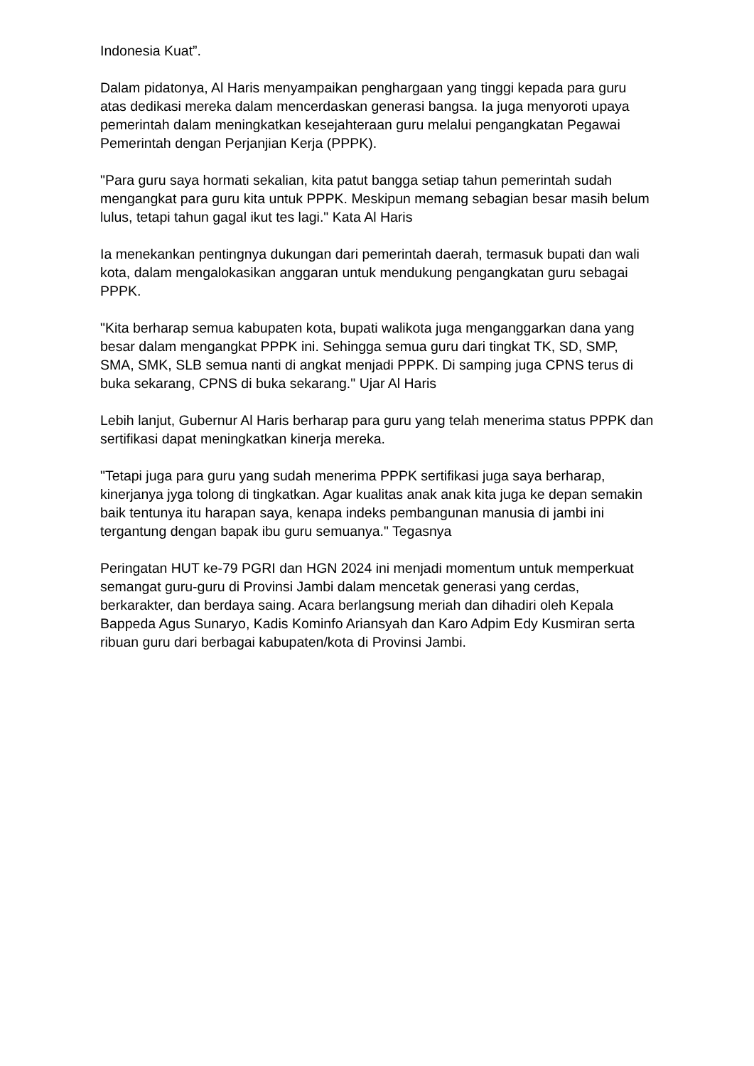Indonesia Kuat”.
Dalam pidatonya, Al Haris menyampaikan penghargaan yang tinggi kepada para guru atas dedikasi mereka dalam mencerdaskan generasi bangsa. Ia juga menyoroti upaya pemerintah dalam meningkatkan kesejahteraan guru melalui pengangkatan Pegawai Pemerintah dengan Perjanjian Kerja (PPPK).
"Para guru saya hormati sekalian, kita patut bangga setiap tahun pemerintah sudah mengangkat para guru kita untuk PPPK. Meskipun memang sebagian besar masih belum lulus, tetapi tahun gagal ikut tes lagi." Kata Al Haris
Ia menekankan pentingnya dukungan dari pemerintah daerah, termasuk bupati dan wali kota, dalam mengalokasikan anggaran untuk mendukung pengangkatan guru sebagai PPPK.
"Kita berharap semua kabupaten kota, bupati walikota juga menganggarkan dana yang besar dalam mengangkat PPPK ini. Sehingga semua guru dari tingkat TK, SD, SMP, SMA, SMK, SLB semua nanti di angkat menjadi PPPK. Di samping juga CPNS terus di buka sekarang, CPNS di buka sekarang." Ujar Al Haris
Lebih lanjut, Gubernur Al Haris berharap para guru yang telah menerima status PPPK dan sertifikasi dapat meningkatkan kinerja mereka.
"Tetapi juga para guru yang sudah menerima PPPK sertifikasi juga saya berharap, kinerjanya jyga tolong di tingkatkan. Agar kualitas anak anak kita juga ke depan semakin baik tentunya itu harapan saya, kenapa indeks pembangunan manusia di jambi ini tergantung dengan bapak ibu guru semuanya." Tegasnya
Peringatan HUT ke-79 PGRI dan HGN 2024 ini menjadi momentum untuk memperkuat semangat guru-guru di Provinsi Jambi dalam mencetak generasi yang cerdas, berkarakter, dan berdaya saing. Acara berlangsung meriah dan dihadiri oleh Kepala Bappeda Agus Sunaryo, Kadis Kominfo Ariansyah dan Karo Adpim Edy Kusmiran serta ribuan guru dari berbagai kabupaten/kota di Provinsi Jambi.